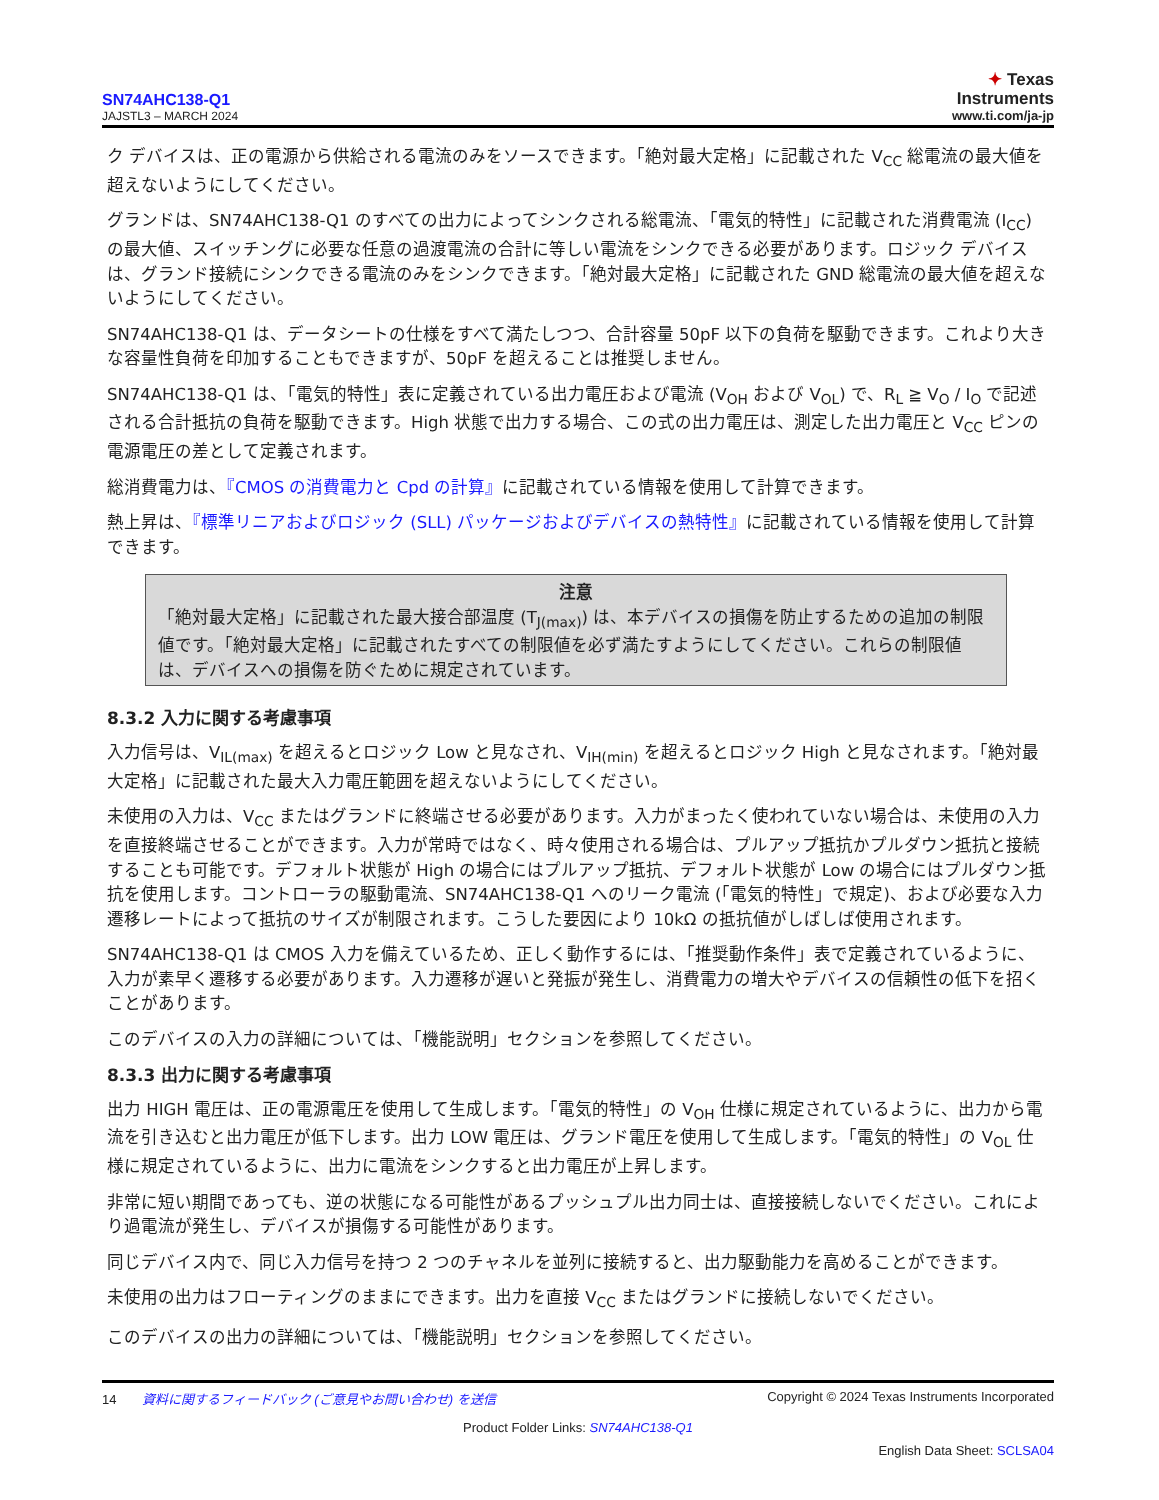SN74AHC138-Q1
JAJSTL3 – MARCH 2024
✦ Texas
Instruments
www.ti.com/ja-jp
ク デバイスは、正の電源から供給される電流のみをソースできます。「絶対最大定格」に記載された V<sub>CC</sub> 総電流の最大値を超えないようにしてください。
グランドは、SN74AHC138-Q1 のすべての出力によってシンクされる総電流、「電気的特性」に記載された消費電流 (I<sub>CC</sub>) の最大値、スイッチングに必要な任意の過渡電流の合計に等しい電流をシンクできる必要があります。ロジック デバイスは、グランド接続にシンクできる電流のみをシンクできます。「絶対最大定格」に記載された GND 総電流の最大値を超えないようにしてください。
SN74AHC138-Q1 は、データシートの仕様をすべて満たしつつ、合計容量 50pF 以下の負荷を駆動できます。これより大きな容量性負荷を印加することもできますが、50pF を超えることは推奨しません。
SN74AHC138-Q1 は、「電気的特性」表に定義されている出力電圧および電流 (V<sub>OH</sub> および V<sub>OL</sub>) で、R<sub>L</sub> ≧ V<sub>O</sub> / I<sub>O</sub> で記述される合計抵抗の負荷を駆動できます。High 状態で出力する場合、この式の出力電圧は、測定した出力電圧と V<sub>CC</sub> ピンの電源電圧の差として定義されます。
総消費電力は、『CMOS の消費電力と Cpd の計算』に記載されている情報を使用して計算できます。
熱上昇は、『標準リニアおよびロジック (SLL) パッケージおよびデバイスの熱特性』に記載されている情報を使用して計算できます。
注意
「絶対最大定格」に記載された最大接合部温度 (T<sub>J(max)</sub>) は、本デバイスの損傷を防止するための追加の制限値です。「絶対最大定格」に記載されたすべての制限値を必ず満たすようにしてください。これらの制限値は、デバイスへの損傷を防ぐために規定されています。
8.3.2 入力に関する考慮事項
入力信号は、V<sub>IL(max)</sub> を超えるとロジック Low と見なされ、V<sub>IH(min)</sub> を超えるとロジック High と見なされます。「絶対最大定格」に記載された最大入力電圧範囲を超えないようにしてください。
未使用の入力は、V<sub>CC</sub> またはグランドに終端させる必要があります。入力がまったく使われていない場合は、未使用の入力を直接終端させることができます。入力が常時ではなく、時々使用される場合は、プルアップ抵抗かプルダウン抵抗と接続することも可能です。デフォルト状態が High の場合にはプルアップ抵抗、デフォルト状態が Low の場合にはプルダウン抵抗を使用します。コントローラの駆動電流、SN74AHC138-Q1 へのリーク電流 (「電気的特性」で規定)、および必要な入力遷移レートによって抵抗のサイズが制限されます。こうした要因により 10kΩ の抵抗値がしばしば使用されます。
SN74AHC138-Q1 は CMOS 入力を備えているため、正しく動作するには、「推奨動作条件」表で定義されているように、入力が素早く遷移する必要があります。入力遷移が遅いと発振が発生し、消費電力の増大やデバイスの信頼性の低下を招くことがあります。
このデバイスの入力の詳細については、「機能説明」セクションを参照してください。
8.3.3 出力に関する考慮事項
出力 HIGH 電圧は、正の電源電圧を使用して生成します。「電気的特性」の V<sub>OH</sub> 仕様に規定されているように、出力から電流を引き込むと出力電圧が低下します。出力 LOW 電圧は、グランド電圧を使用して生成します。「電気的特性」の V<sub>OL</sub> 仕様に規定されているように、出力に電流をシンクすると出力電圧が上昇します。
非常に短い期間であっても、逆の状態になる可能性があるプッシュプル出力同士は、直接接続しないでください。これにより過電流が発生し、デバイスが損傷する可能性があります。
同じデバイス内で、同じ入力信号を持つ 2 つのチャネルを並列に接続すると、出力駆動能力を高めることができます。
未使用の出力はフローティングのままにできます。出力を直接 V<sub>CC</sub> またはグランドに接続しないでください。
このデバイスの出力の詳細については、「機能説明」セクションを参照してください。
14 資料に関するフィードバック (ご意見やお問い合わせ) を送信 Copyright © 2024 Texas Instruments Incorporated
Product Folder Links: SN74AHC138-Q1
English Data Sheet: SCLSA04